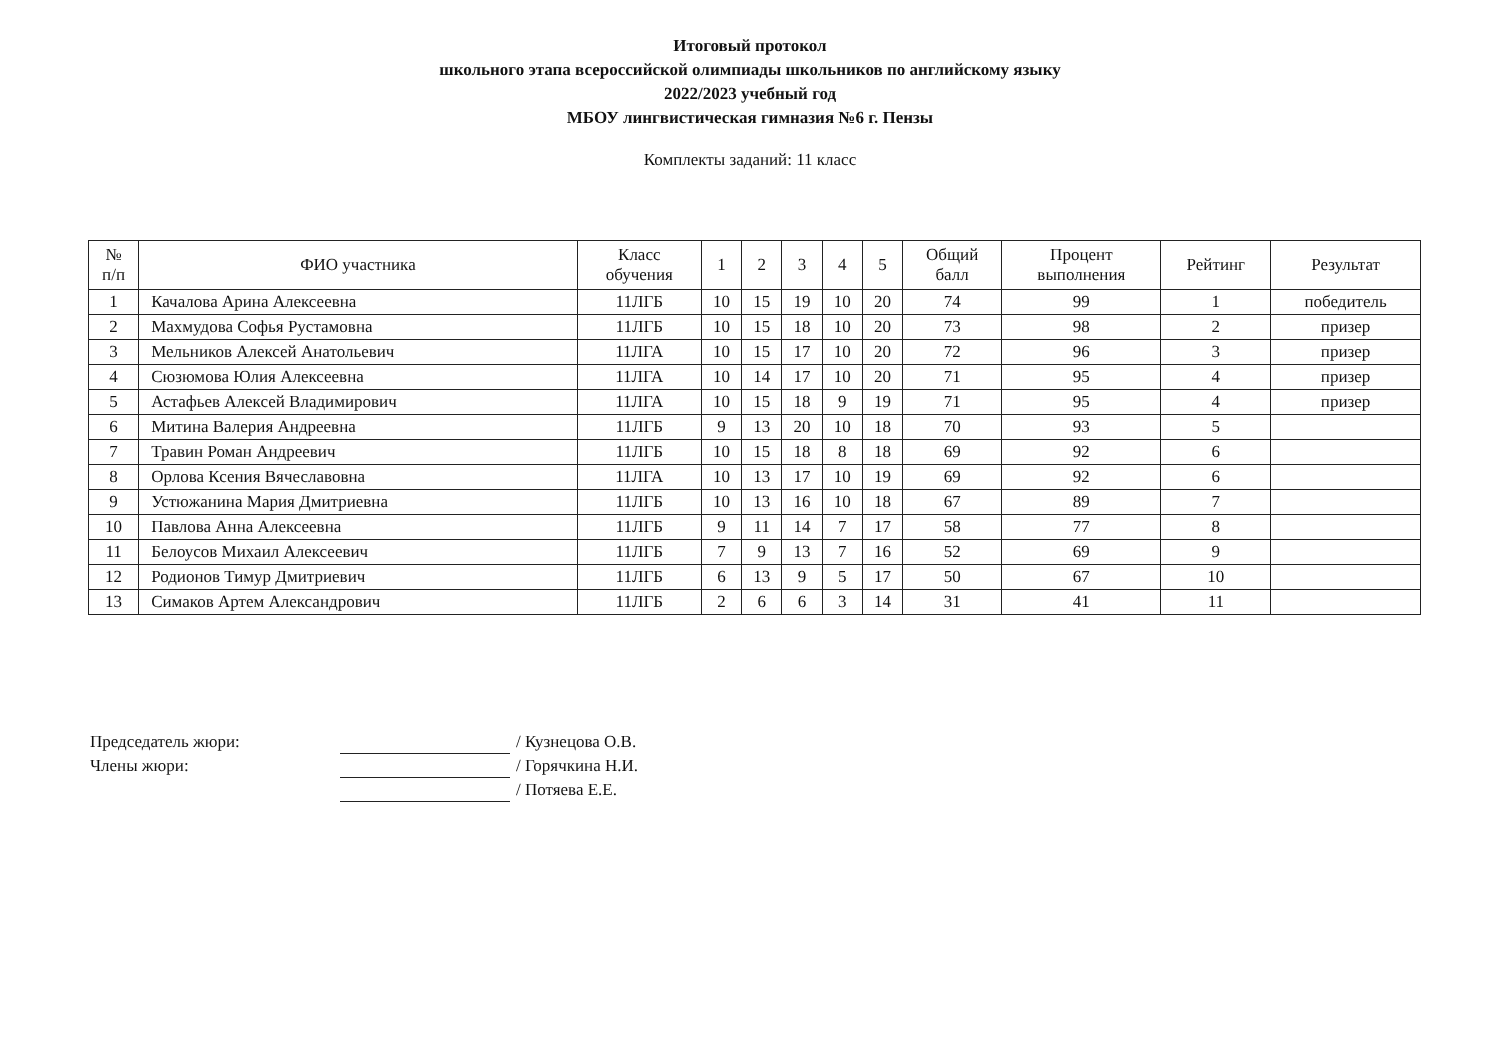Итоговый протокол
школьного этапа всероссийской олимпиады школьников по английскому языку
2022/2023 учебный год
МБОУ лингвистическая гимназия №6 г. Пензы
Комплекты заданий: 11 класс
| № п/п | ФИО участника | Класс обучения | 1 | 2 | 3 | 4 | 5 | Общий балл | Процент выполнения | Рейтинг | Результат |
| --- | --- | --- | --- | --- | --- | --- | --- | --- | --- | --- | --- |
| 1 | Качалова Арина Алексеевна | 11ЛГБ | 10 | 15 | 19 | 10 | 20 | 74 | 99 | 1 | победитель |
| 2 | Махмудова Софья Рустамовна | 11ЛГБ | 10 | 15 | 18 | 10 | 20 | 73 | 98 | 2 | призер |
| 3 | Мельников Алексей Анатольевич | 11ЛГА | 10 | 15 | 17 | 10 | 20 | 72 | 96 | 3 | призер |
| 4 | Сюзюмова Юлия Алексеевна | 11ЛГА | 10 | 14 | 17 | 10 | 20 | 71 | 95 | 4 | призер |
| 5 | Астафьев Алексей Владимирович | 11ЛГА | 10 | 15 | 18 | 9 | 19 | 71 | 95 | 4 | призер |
| 6 | Митина Валерия Андреевна | 11ЛГБ | 9 | 13 | 20 | 10 | 18 | 70 | 93 | 5 | |
| 7 | Травин Роман Андреевич | 11ЛГБ | 10 | 15 | 18 | 8 | 18 | 69 | 92 | 6 | |
| 8 | Орлова Ксения Вячеславовна | 11ЛГА | 10 | 13 | 17 | 10 | 19 | 69 | 92 | 6 | |
| 9 | Устюжанина Мария Дмитриевна | 11ЛГБ | 10 | 13 | 16 | 10 | 18 | 67 | 89 | 7 | |
| 10 | Павлова Анна Алексеевна | 11ЛГБ | 9 | 11 | 14 | 7 | 17 | 58 | 77 | 8 | |
| 11 | Белоусов Михаил Алексеевич | 11ЛГБ | 7 | 9 | 13 | 7 | 16 | 52 | 69 | 9 | |
| 12 | Родионов Тимур Дмитриевич | 11ЛГБ | 6 | 13 | 9 | 5 | 17 | 50 | 67 | 10 | |
| 13 | Симаков Артем Александрович | 11ЛГБ | 2 | 6 | 6 | 3 | 14 | 31 | 41 | 11 | |
Председатель жюри: / Кузнецова О.В.
Члены жюри: / Горячкина Н.И.
/ Потяева Е.Е.